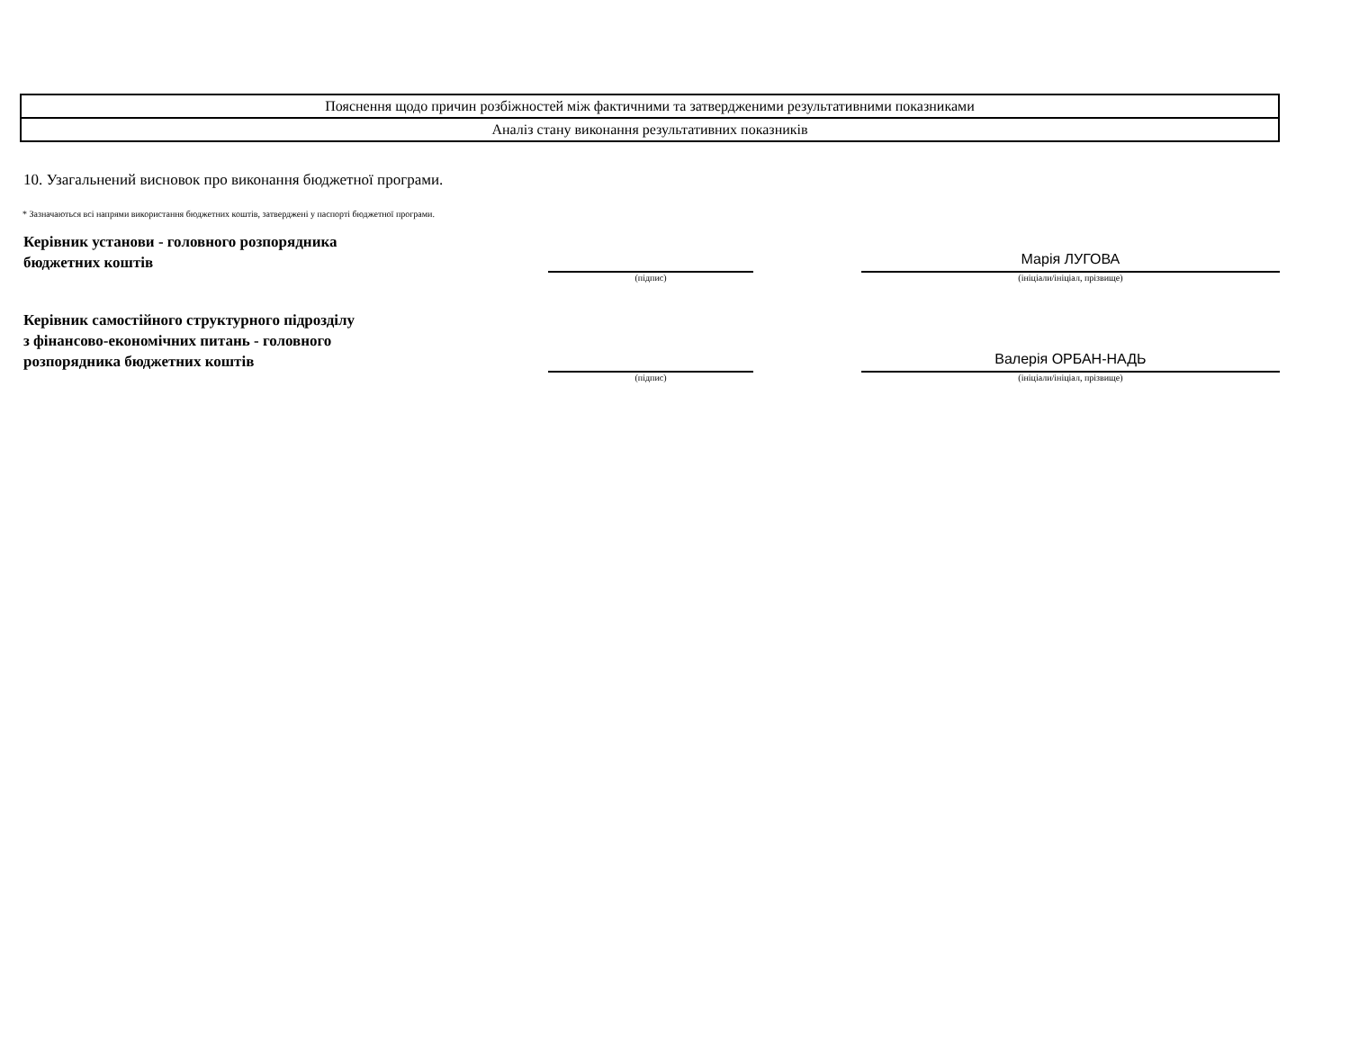| Пояснення щодо причин розбіжностей між фактичними та затвердженими результативними показниками |
| Аналіз стану виконання результативних показників |
10. Узагальнений висновок про виконання бюджетної програми.
* Зазначаються всі напрями використання бюджетних коштів, затверджені у паспорті бюджетної програми.
Керівник установи - головного розпорядника
бюджетних коштів
(підпис)
Марія ЛУГОВА
(ініціали/ініціал, прізвище)
Керівник самостійного структурного підрозділу
з фінансово-економічних питань - головного
розпорядника бюджетних коштів
(підпис)
Валерія ОРБАН-НАДЬ
(ініціали/ініціал, прізвище)